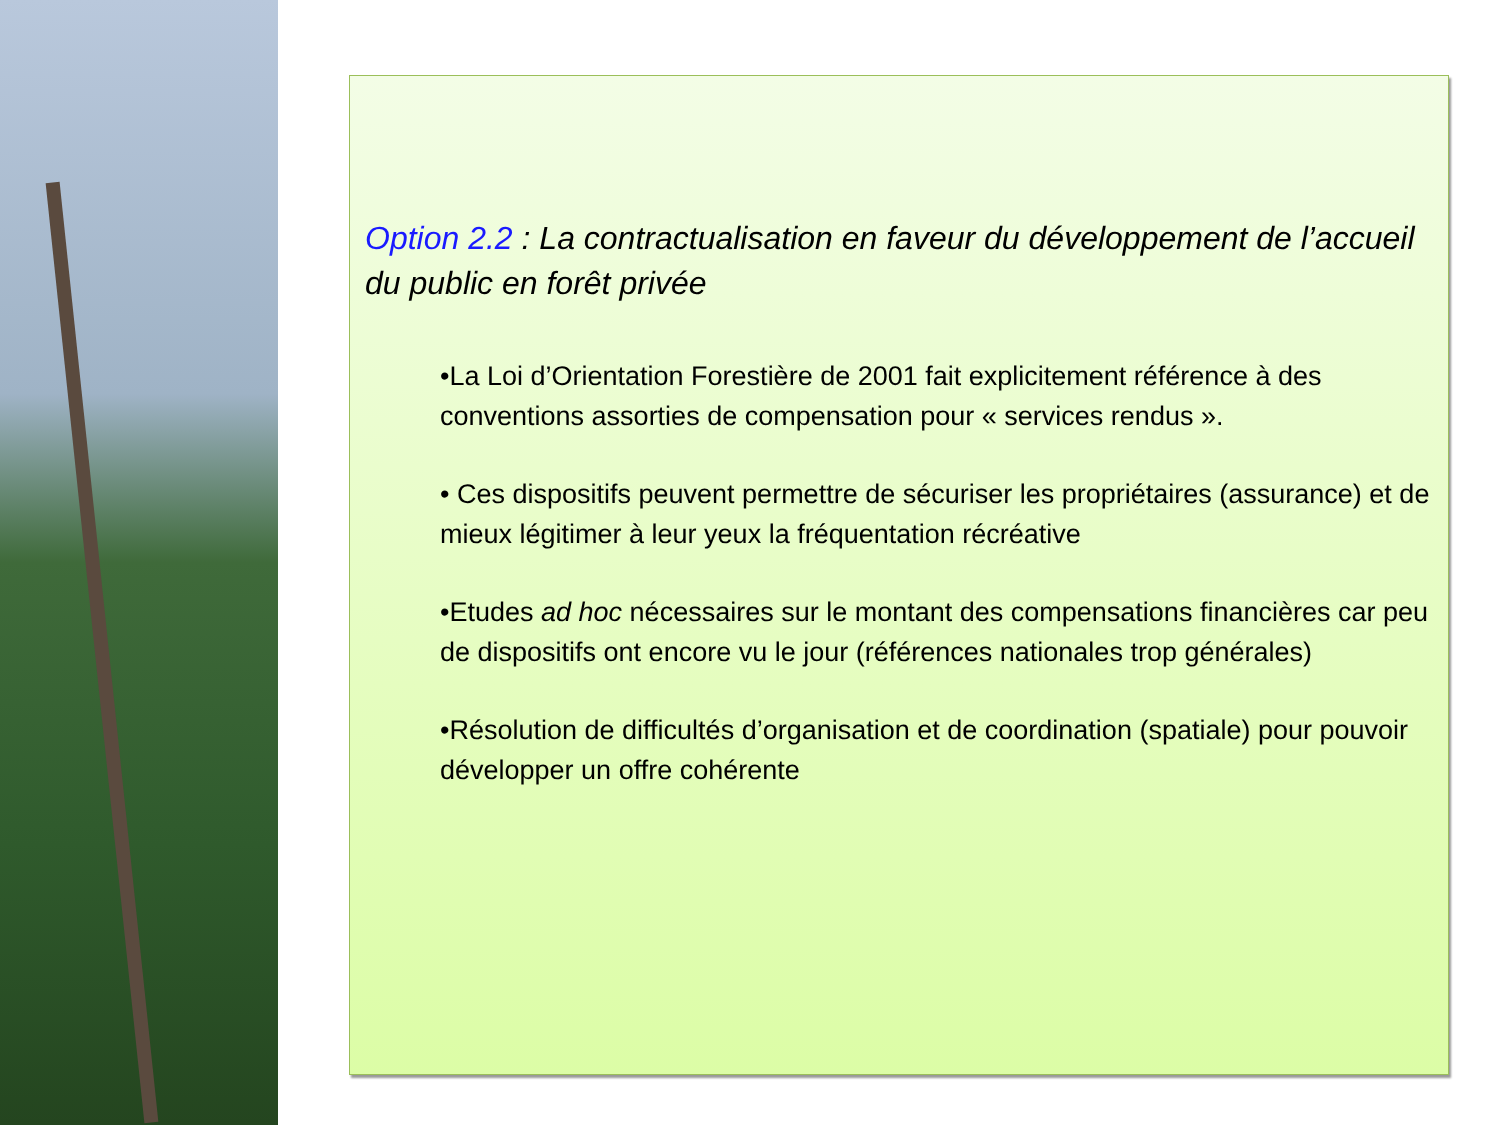Option 2.2 : La contractualisation en faveur du développement de l’accueil du public en forêt privée
•La Loi d’Orientation Forestière de 2001 fait explicitement référence à des conventions assorties de compensation pour « services rendus ».
• Ces dispositifs peuvent permettre de sécuriser les propriétaires (assurance) et de mieux légitimer à leur yeux la fréquentation récréative
•Etudes ad hoc nécessaires sur le montant des compensations financières car peu de dispositifs ont encore vu le jour (références nationales trop générales)
•Résolution de difficultés d’organisation et de coordination (spatiale) pour pouvoir développer un offre cohérente